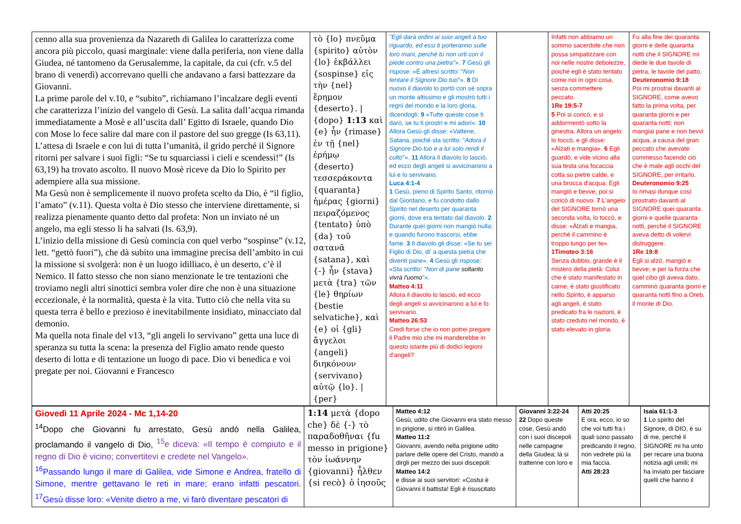| cenno alla sua provenienza da Nazareth di Galilea lo caratterizza come ancora più piccolo, quasi marginale: viene dalla periferia, non viene dalla Giudea, né tantomeno da Gerusalemme, la capitale, da cui (cfr. v.5 del brano di venerdì) accorrevano quelli che andavano a farsi battezzare da Giovanni. La prime parole del v.10, e “subito”, richiamano l’incalzare degli eventi che caratterizza l’inizio del vangelo di Gesù. La salita dall’acqua rimanda immediatamente a Mosè e all’uscita dall’ Egitto di Israele, quando Dio con Mose lo fece salire dal mare con il pastore del suo gregge (Is 63,11). L’attesa di Israele e con lui di tutta l’umanità, il grido perché il Signore ritorni per salvare i suoi figli: “Se tu squarciassi i cieli e scendessi!” (Is 63,19) ha trovato ascolto. Il nuovo Mosè riceve da Dio lo Spirito per adempiere alla sua missione. Ma Gesù non è semplicemente il nuovo profeta scelto da Dio, è “il figlio, l’amato” (v.11). Questa volta è Dio stesso che interviene direttamente, si realizza pienamente quanto detto dal profeta: Non un inviato né un angelo, ma egli stesso li ha salvati (Is. 63,9). L’inizio della missione di Gesù comincia con quel verbo “sospinse” (v.12, lett. “gettò fuori”), che dà subito una immagine precisa dell’ambito in cui la missione si svolgerà: non è un luogo idilliaco, è un deserto, c’è il Nemico. Il fatto stesso che non siano menzionate le tre tentazioni che troviamo negli altri sinottici sembra voler dire che non è una situazione eccezionale, è la normalità, questa è la vita. Tutto ciò che nella vita su questa terra è bello e prezioso è inevitabilmente insidiato, minacciato dal demonio. Ma quella nota finale del v13, “gli angeli lo servivano” getta una luce di speranza su tutta la scena: la presenza del Figlio amato rende questo deserto di lotta e di tentazione un luogo di pace. Dio vi benedica e voi pregate per noi. Giovanni e Francesco | τὸ {lo} πνεῦμα {spirito} αὐτὸν {lo} ἐκβάλλει {sospinse} εἰς τὴν {nel} ἔρημον {deserto}. / {dopo} 1:13 καὶ {e} ἦν {rimase} ἐν τῇ {nel} ἐρήμῳ {deserto} τεσσεράκοντα {quaranta} ἡμέρας {giorni} πειραζόμενος {tentato} ὑπὸ {da} τοῦ σατανᾶ {satana}, καὶ {-} ἦν {stava} μετὰ {tra} τῶν {le} θηρίων {bestie selvatiche}, καὶ {e} οἱ {gli} ἄγγελοι {angeli} διηκόνουν {servivano} αὐτῷ {lo}. / {per} | "Egli darà ordini ai suoi angeli a tuo riguardo, ed essi ti porteranno sulle loro mani, perché tu non urti con il piede contro una pietra" ». 7 Gesù gli rispose: «È altresì scritto: " Non tentare il Signore Dio tuo "». 8 Di nuovo il diavolo lo portò con sé sopra un monte altissimo e gli mostrò tutti i regni del mondo e la loro gloria, dicendogli: 9 «Tutte queste cose ti darò, se tu ti prostri e mi adori». 10 Allora Gesù gli disse: «Vattene, Satana, poiché sta scritto: " Adora il Signore Dio tuo e a lui solo rendi il culto "». 11 Allora il diavolo lo lasciò, ed ecco degli angeli si avvicinarono a lui e lo servivano. Luca 4:1-4 1 Gesù, pieno di Spirito Santo, ritornò dal Giordano, e fu condotto dallo Spirito nel deserto per quaranta giorni, dove era tentato dal diavolo. 2 Durante quei giorni non mangiò nulla; e quando furono trascorsi, ebbe fame. 3 Il diavolo gli disse: «Se tu sei Figlio di Dio, di' a questa pietra che diventi pane». 4 Gesù gli rispose: «Sta scritto: " Non di pane soltanto vivrà l'uomo "». Matteo 4:11 Allora il diavolo lo lasciò, ed ecco degli angeli si avvicinarono a lui e lo servivano. Matteo 26:53 Credi forse che io non potrei pregare il Padre mio che mi manderebbe in questo istante più di dodici legioni d'angeli? | | Infatti non abbiamo un sommo sacerdote che non possa simpatizzare con noi nelle nostre debolezze, poiché egli è stato tentato come noi in ogni cosa, senza commettere peccato. 1Re 19:5-7 5 Poi si coricò, e si addormentò sotto la ginestra. Allora un angelo lo toccò, e gli disse: «Àlzati e mangia». 6 Egli guardò, e vide vicino alla sua testa una focaccia cotta su pietre calde, e una brocca d'acqua. Egli mangiò e bevve, poi si coricò di nuovo. 7 L'angelo del SIGNORE tornò una seconda volta, lo toccò, e disse: «Àlzati e mangia, perché il cammino è troppo lungo per te». 1Timoteo 3:16 Senza dubbio, grande è il mistero della pietà: Colui che è stato manifestato in carne, è stato giustificato nello Spirito, è apparso agli angeli, è stato predicato fra le nazioni, è stato creduto nel mondo, è stato elevato in gloria. | Fu alla fine dei quaranta giorni e delle quaranta notti che il SIGNORE mi diede le due tavole di pietra, le tavole del patto. Deuteronomio 9:18 Poi mi prostrai davanti al SIGNORE, come avevo fatto la prima volta, per quaranta giorni e per quaranta notti; non mangiai pane e non bevvi acqua, a causa del gran peccato che avevate commesso facendo ciò che è male agli occhi del SIGNORE, per irritarlo. Deuteronomio 9:25 Io rimasi dunque così prostrato davanti al SIGNORE quei quaranta giorni e quelle quaranta notti, perché il SIGNORE aveva detto di volervi distruggere. 1Re 19:8 Egli si alzò, mangiò e bevve; e per la forza che quel cibo gli aveva dato, camminò quaranta giorni e quaranta notti fino a Oreb, il monte di Dio. |
| Giovedì 11 Aprile 2024 - Mc 1,14-20 <sup>14</sup> Dopo che Giovanni fu arrestato, Gesù andò nella Galilea, proclamando il vangelo di Dio, <sup>15</sup>e diceva: «Il tempo è compiuto e il regno di Dio è vicino; convertitevi e credete nel Vangelo». <sup>16</sup> Passando lungo il mare di Galilea, vide Simone e Andrea, fratello di Simone, mentre gettavano le reti in mare; erano infatti pescatori. <sup>17</sup>Gesù disse loro: «Venite dietro a me, vi farò diventare pescatori di | 1:14 μετὰ {dopo che} δὲ {-} τὸ παραδοθῆναι {fu messo in prigione} τὸν ἰωάννην {giovanni} ἦλθεν {si recò} ὁ ἰησοῦς | Matteo 4:12 Gesù, udito che Giovanni era stato messo in prigione, si ritirò in Galilea. Matteo 11:2 Giovanni, avendo nella prigione udito parlare delle opere del Cristo, mandò a dirgli per mezzo dei suoi discepoli: Matteo 14:2 e disse ai suoi servitori: «Costui è Giovanni il battista! Egli è risuscitato | Giovanni 3:22-24 22 Dopo queste cose, Gesù andò con i suoi discepoli nelle campagne della Giudea; là si trattenne con loro e | Atti 20:25 E ora, ecco, io so che voi tutti fra i quali sono passato predicando il regno, non vedrete più la mia faccia. Atti 28:23 | Isaia 61:1-3 1 Lo spirito del Signore, di DIO, è su di me, perché il SIGNORE mi ha unto per recare una buona notizia agli umili; mi ha inviato per fasciare quelli che hanno il |